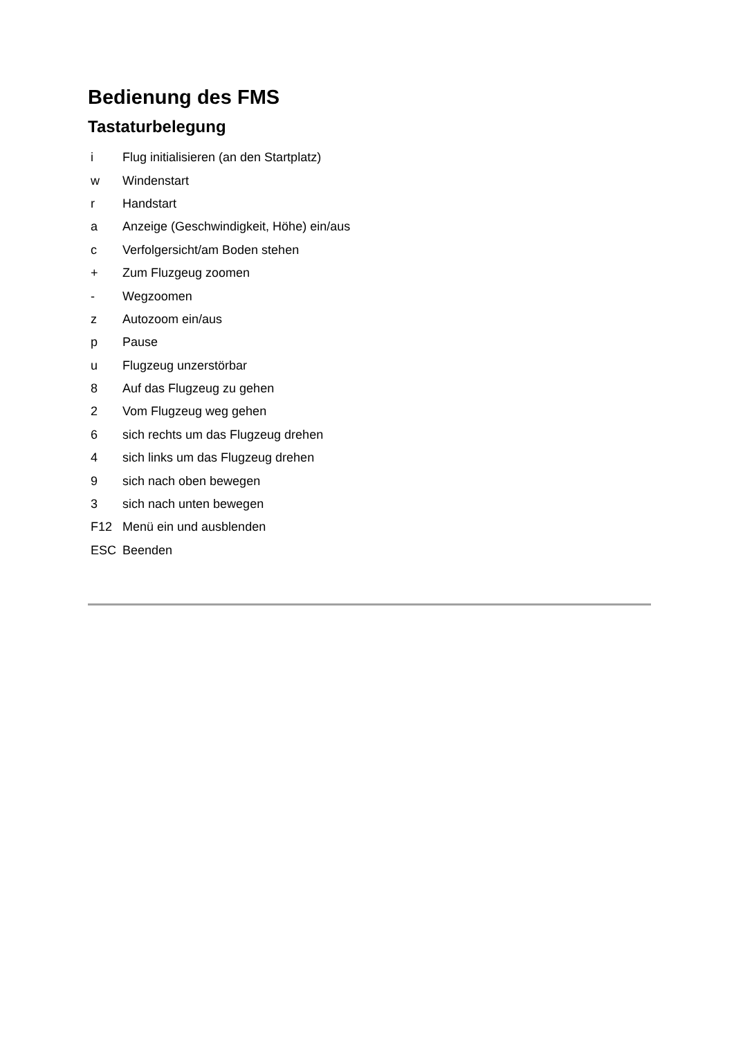Bedienung des FMS
Tastaturbelegung
| i | Flug initialisieren (an den Startplatz) |
| w | Windenstart |
| r | Handstart |
| a | Anzeige (Geschwindigkeit, Höhe) ein/aus |
| c | Verfolgersicht/am Boden stehen |
| + | Zum Fluzgeug zoomen |
| - | Wegzoomen |
| z | Autozoom ein/aus |
| p | Pause |
| u | Flugzeug unzerstörbar |
| 8 | Auf das Flugzeug zu gehen |
| 2 | Vom Flugzeug weg gehen |
| 6 | sich rechts um das Flugzeug drehen |
| 4 | sich links um das Flugzeug drehen |
| 9 | sich nach oben bewegen |
| 3 | sich nach unten bewegen |
| F12 | Menü ein und ausblenden |
| ESC | Beenden |